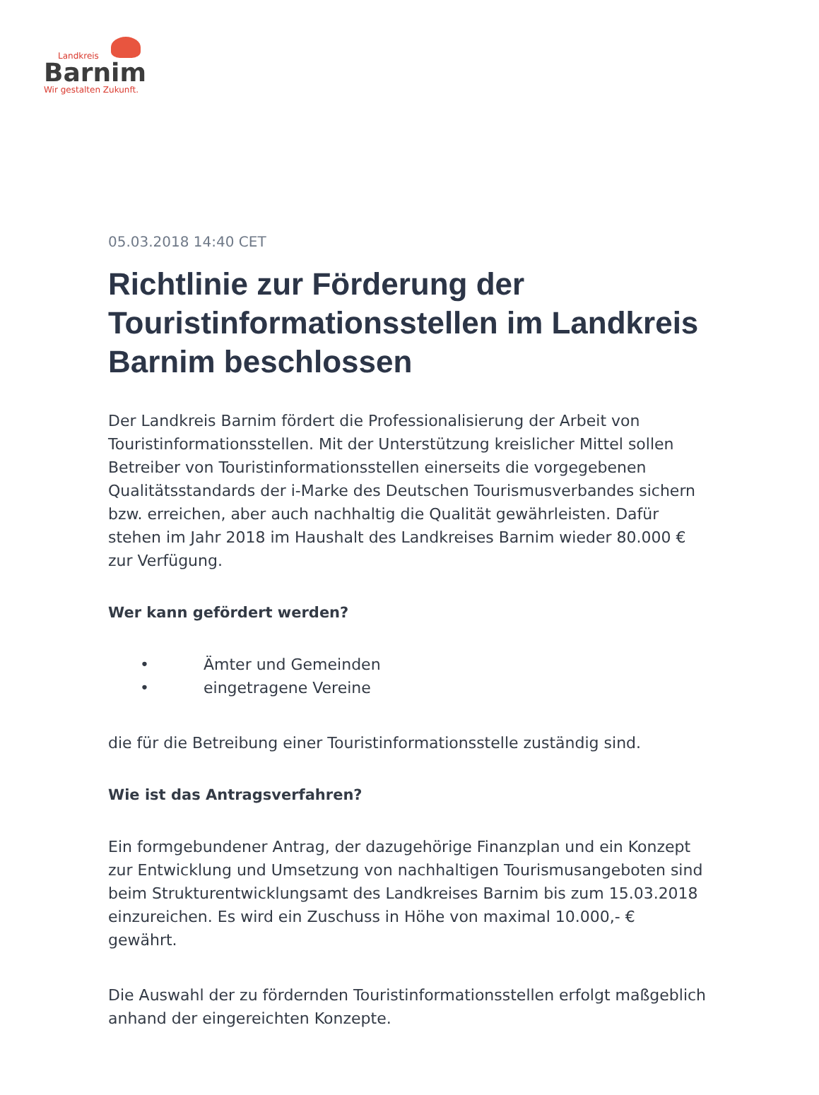Landkreis
Barnim
Wir gestalten Zukunft.
05.03.2018 14:40 CET
Richtlinie zur Förderung der Touristinformationsstellen im Landkreis Barnim beschlossen
Der Landkreis Barnim fördert die Professionalisierung der Arbeit von Touristinformationsstellen. Mit der Unterstützung kreislicher Mittel sollen Betreiber von Touristinformationsstellen einerseits die vorgegebenen Qualitätsstandards der i-Marke des Deutschen Tourismusverbandes sichern bzw. erreichen, aber auch nachhaltig die Qualität gewährleisten. Dafür stehen im Jahr 2018 im Haushalt des Landkreises Barnim wieder 80.000 € zur Verfügung.
Wer kann gefördert werden?
• Ämter und Gemeinden
• eingetragene Vereine
die für die Betreibung einer Touristinformationsstelle zuständig sind.
Wie ist das Antragsverfahren?
Ein formgebundener Antrag, der dazugehörige Finanzplan und ein Konzept zur Entwicklung und Umsetzung von nachhaltigen Tourismusangeboten sind beim Strukturentwicklungsamt des Landkreises Barnim bis zum 15.03.2018 einzureichen. Es wird ein Zuschuss in Höhe von maximal 10.000,- € gewährt.
Die Auswahl der zu fördernden Touristinformationsstellen erfolgt maßgeblich anhand der eingereichten Konzepte.